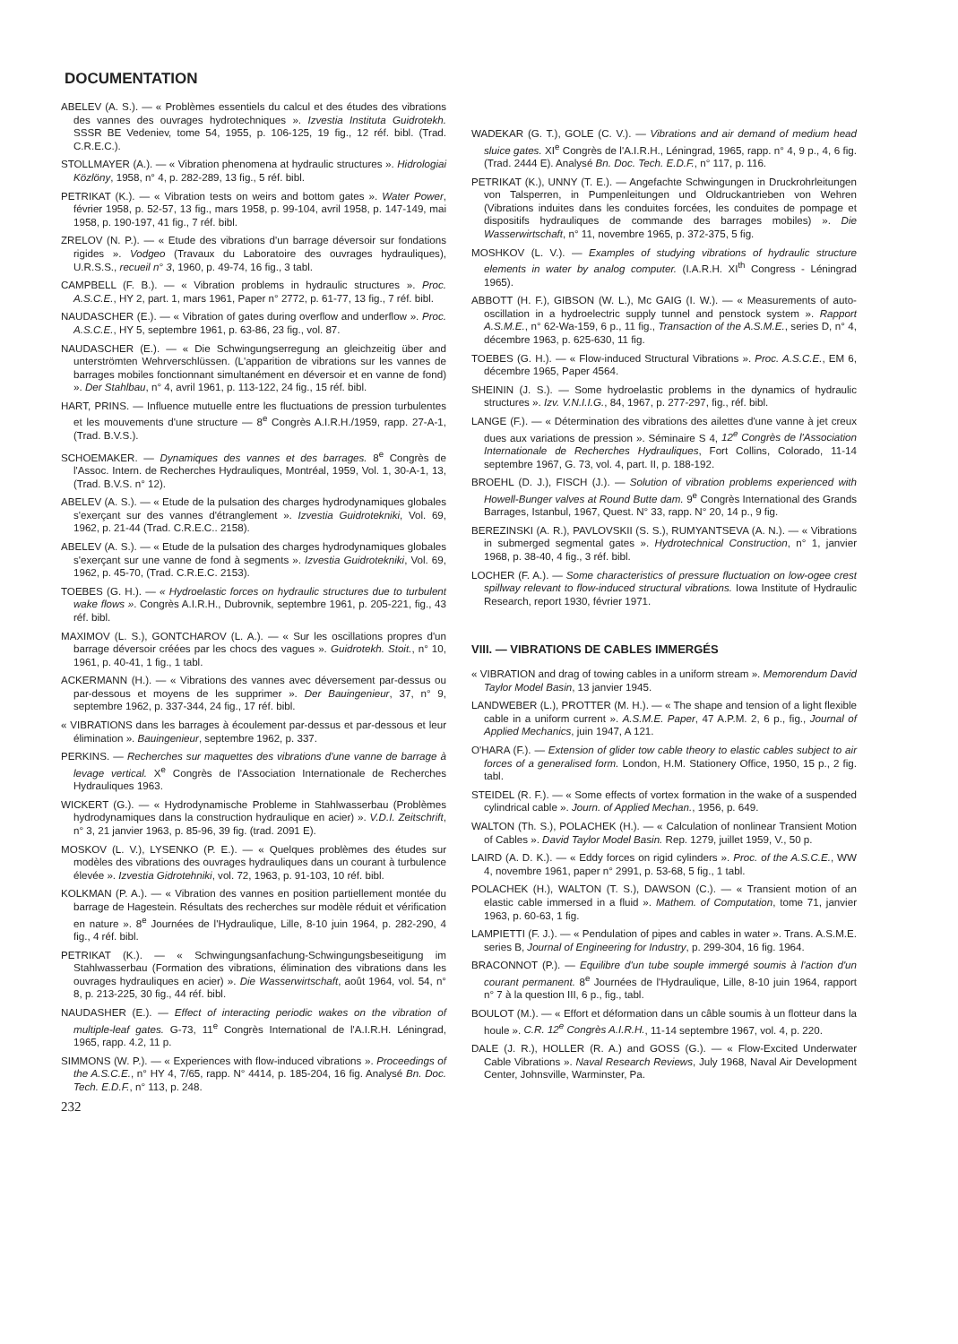DOCUMENTATION
ABELEV (A. S.). — « Problèmes essentiels du calcul et des études des vibrations des vannes des ouvrages hydrotechniques ». Izvestia Instituta Guidrotekh. SSSR BE Vedeniev, tome 54, 1955, p. 106-125, 19 fig., 12 réf. bibl. (Trad. C.R.E.C.).
STOLLMAYER (A.). — « Vibration phenomena at hydraulic structures ». Hidrologiai Közlöny, 1958, n° 4, p. 282-289, 13 fig., 5 réf. bibl.
PETRIKAT (K.). — « Vibration tests on weirs and bottom gates ». Water Power, février 1958, p. 52-57, 13 fig., mars 1958, p. 99-104, avril 1958, p. 147-149, mai 1958, p. 190-197, 41 fig., 7 réf. bibl.
ZRELOV (N. P.). — « Etude des vibrations d'un barrage déversoir sur fondations rigides ». Vodgeo (Travaux du Laboratoire des ouvrages hydrauliques), U.R.S.S., recueil n° 3, 1960, p. 49-74, 16 fig., 3 tabl.
CAMPBELL (F. B.). — « Vibration problems in hydraulic structures ». Proc. A.S.C.E., HY 2, part. 1, mars 1961, Paper n° 2772, p. 61-77, 13 fig., 7 réf. bibl.
NAUDASCHER (E.). — « Vibration of gates during overflow and underflow ». Proc. A.S.C.E., HY 5, septembre 1961, p. 63-86, 23 fig., vol. 87.
NAUDASCHER (E.). — « Die Schwingungserregung an gleichzeitig über and unterströmten Wehrverschlüssen. (L'apparition de vibrations sur les vannes de barrages mobiles fonctionnant simultanément en déversoir et en vanne de fond) ». Der Stahlbau, n° 4, avril 1961, p. 113-122, 24 fig., 15 réf. bibl.
HART, PRINS. — Influence mutuelle entre les fluctuations de pression turbulentes et les mouvements d'une structure — 8<sup>e</sup> Congrès A.I.R.H./1959, rapp. 27-A-1, (Trad. B.V.S.).
SCHOEMAKER. — Dynamiques des vannes et des barrages. 8<sup>e</sup> Congrès de l'Assoc. Intern. de Recherches Hydrauliques, Montréal, 1959, Vol. 1, 30-A-1, 13, (Trad. B.V.S. n° 12).
ABELEV (A. S.). — « Etude de la pulsation des charges hydrodynamiques globales s'exerçant sur des vannes d'étranglement ». Izvestia Guidrotekniki, Vol. 69, 1962, p. 21-44 (Trad. C.R.E.C.. 2158).
ABELEV (A. S.). — « Etude de la pulsation des charges hydrodynamiques globales s'exerçant sur une vanne de fond à segments ». Izvestia Guidrotekniki, Vol. 69, 1962, p. 45-70, (Trad. C.R.E.C. 2153).
TOEBES (G. H.). — « Hydroelastic forces on hydraulic structures due to turbulent wake flows ». Congrès A.I.R.H., Dubrovnik, septembre 1961, p. 205-221, fig., 43 réf. bibl.
MAXIMOV (L. S.), GONTCHAROV (L. A.). — « Sur les oscillations propres d'un barrage déversoir créées par les chocs des vagues ». Guidrotekh. Stoit., n° 10, 1961, p. 40-41, 1 fig., 1 tabl.
ACKERMANN (H.). — « Vibrations des vannes avec déversement par-dessus ou par-dessous et moyens de les supprimer ». Der Bauingenieur, 37, n° 9, septembre 1962, p. 337-344, 24 fig., 17 réf. bibl.
« VIBRATIONS dans les barrages à écoulement par-dessus et par-dessous et leur élimination ». Bauingenieur, septembre 1962, p. 337.
PERKINS. — Recherches sur maquettes des vibrations d'une vanne de barrage à levage vertical. X<sup>e</sup> Congrès de l'Association Internationale de Recherches Hydrauliques 1963.
WICKERT (G.). — « Hydrodynamische Probleme in Stahlwasserbau (Problèmes hydrodynamiques dans la construction hydraulique en acier) ». V.D.I. Zeitschrift, n° 3, 21 janvier 1963, p. 85-96, 39 fig. (trad. 2091 E).
MOSKOV (L. V.), LYSENKO (P. E.). — « Quelques problèmes des études sur modèles des vibrations des ouvrages hydrauliques dans un courant à turbulence élevée ». Izvestia Gidrotehniki, vol. 72, 1963, p. 91-103, 10 réf. bibl.
KOLKMAN (P. A.). — « Vibration des vannes en position partiellement montée du barrage de Hagestein. Résultats des recherches sur modèle réduit et vérification en nature ». 8<sup>e</sup> Journées de l'Hydraulique, Lille, 8-10 juin 1964, p. 282-290, 4 fig., 4 réf. bibl.
PETRIKAT (K.). — « Schwingungsanfachung-Schwingungsbeseitigung im Stahlwasserbau (Formation des vibrations, élimination des vibrations dans les ouvrages hydrauliques en acier) ». Die Wasserwirtschaft, août 1964, vol. 54, n° 8, p. 213-225, 30 fig., 44 réf. bibl.
NAUDASHER (E.). — Effect of interacting periodic wakes on the vibration of multiple-leaf gates. G-73, 11<sup>e</sup> Congrès International de l'A.I.R.H. Léningrad, 1965, rapp. 4.2, 11 p.
SIMMONS (W. P.). — « Experiences with flow-induced vibrations ». Proceedings of the A.S.C.E., n° HY 4, 7/65, rapp. N° 4414, p. 185-204, 16 fig. Analysé Bn. Doc. Tech. E.D.F., n° 113, p. 248.
232
WADEKAR (G. T.), GOLE (C. V.). — Vibrations and air demand of medium head sluice gates. XI<sup>e</sup> Congrès de l'A.I.R.H., Léningrad, 1965, rapp. n° 4, 9 p., 4, 6 fig. (Trad. 2444 E). Analysé Bn. Doc. Tech. E.D.F., n° 117, p. 116.
PETRIKAT (K.), UNNY (T. E.). — Angefachte Schwingungen in Druckrohrleitungen von Talsperren, in Pumpenleitungen und Oldruckantrieben von Wehren (Vibrations induites dans les conduites forcées, les conduites de pompage et dispositifs hydrauliques de commande des barrages mobiles) ». Die Wasserwirtschaft, n° 11, novembre 1965, p. 372-375, 5 fig.
MOSHKOV (L. V.). — Examples of studying vibrations of hydraulic structure elements in water by analog computer. (I.A.R.H. XI<sup>th</sup> Congress - Léningrad 1965).
ABBOTT (H. F.), GIBSON (W. L.), Mc GAIG (I. W.). — « Measurements of auto-oscillation in a hydroelectric supply tunnel and penstock system ». Rapport A.S.M.E., n° 62-Wa-159, 6 p., 11 fig., Transaction of the A.S.M.E., series D, n° 4, décembre 1963, p. 625-630, 11 fig.
TOEBES (G. H.). — « Flow-induced Structural Vibrations ». Proc. A.S.C.E., EM 6, décembre 1965, Paper 4564.
SHEININ (J. S.). — Some hydroelastic problems in the dynamics of hydraulic structures ». Izv. V.N.I.I.G., 84, 1967, p. 277-297, fig., réf. bibl.
LANGE (F.). — « Détermination des vibrations des ailettes d'une vanne à jet creux dues aux variations de pression ». Séminaire S 4, 12<sup>e</sup> Congrès de l'Association Internationale de Recherches Hydrauliques, Fort Collins, Colorado, 11-14 septembre 1967, G. 73, vol. 4, part. II, p. 188-192.
BROEHL (D. J.), FISCH (J.). — Solution of vibration problems experienced with Howell-Bunger valves at Round Butte dam. 9<sup>e</sup> Congrès International des Grands Barrages, Istanbul, 1967, Quest. N° 33, rapp. N° 20, 14 p., 9 fig.
BEREZINSKI (A. R.), PAVLOVSKII (S. S.), RUMYANTSEVA (A. N.). — « Vibrations in submerged segmental gates ». Hydrotechnical Construction, n° 1, janvier 1968, p. 38-40, 4 fig., 3 réf. bibl.
LOCHER (F. A.). — Some characteristics of pressure fluctuation on low-ogee crest spillway relevant to flow-induced structural vibrations. Iowa Institute of Hydraulic Research, report 1930, février 1971.
VIII. — VIBRATIONS DE CABLES IMMERGÉS
« VIBRATION and drag of towing cables in a uniform stream ». Memorendum David Taylor Model Basin, 13 janvier 1945.
LANDWEBER (L.), PROTTER (M. H.). — « The shape and tension of a light flexible cable in a uniform current ». A.S.M.E. Paper, 47 A.P.M. 2, 6 p., fig., Journal of Applied Mechanics, juin 1947, A 121.
O'HARA (F.). — Extension of glider tow cable theory to elastic cables subject to air forces of a generalised form. London, H.M. Stationery Office, 1950, 15 p., 2 fig. tabl.
STEIDEL (R. F.). — « Some effects of vortex formation in the wake of a suspended cylindrical cable ». Journ. of Applied Mechan., 1956, p. 649.
WALTON (Th. S.), POLACHEK (H.). — « Calculation of nonlinear Transient Motion of Cables ». David Taylor Model Basin. Rep. 1279, juillet 1959, V., 50 p.
LAIRD (A. D. K.). — « Eddy forces on rigid cylinders ». Proc. of the A.S.C.E., WW 4, novembre 1961, paper n° 2991, p. 53-68, 5 fig., 1 tabl.
POLACHEK (H.), WALTON (T. S.), DAWSON (C.). — « Transient motion of an elastic cable immersed in a fluid ». Mathem. of Computation, tome 71, janvier 1963, p. 60-63, 1 fig.
LAMPIETTI (F. J.). — « Pendulation of pipes and cables in water ». Trans. A.S.M.E. series B, Journal of Engineering for Industry, p. 299-304, 16 fig. 1964.
BRACONNOT (P.). — Equilibre d'un tube souple immergé soumis à l'action d'un courant permanent. 8<sup>e</sup> Journées de l'Hydraulique, Lille, 8-10 juin 1964, rapport n° 7 à la question III, 6 p., fig., tabl.
BOULOT (M.). — « Effort et déformation dans un câble soumis à un flotteur dans la houle ». C.R. 12<sup>e</sup> Congrès A.I.R.H., 11-14 septembre 1967, vol. 4, p. 220.
DALE (J. R.), HOLLER (R. A.) and GOSS (G.). — « Flow-Excited Underwater Cable Vibrations ». Naval Research Reviews, July 1968, Naval Air Development Center, Johnsville, Warminster, Pa.